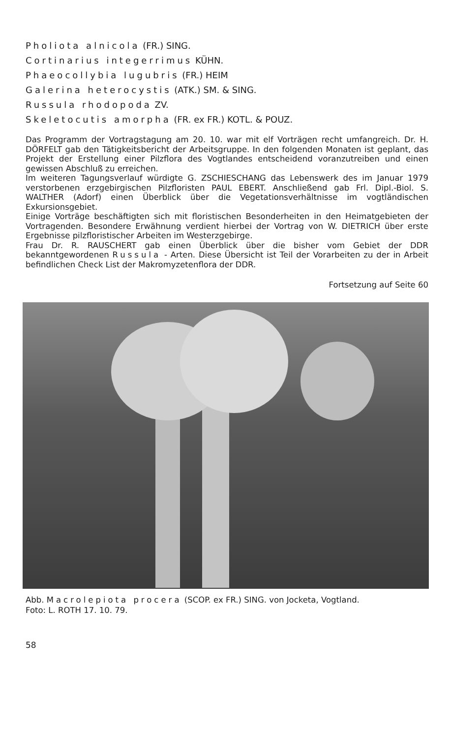Pholiota alnicola (FR.) SING.
Cortinarius integerrimus KÜHN.
Phaeocollybia lugubris (FR.) HEIM
Galerina heterocystis (ATK.) SM. & SING.
Russula rhodopoda ZV.
Skeletocutis amorpha (FR. ex FR.) KOTL. & POUZ.
Das Programm der Vortragstagung am 20. 10. war mit elf Vorträgen recht umfangreich. Dr. H. DÖRFELT gab den Tätigkeitsbericht der Arbeitsgruppe. In den folgenden Monaten ist geplant, das Projekt der Erstellung einer Pilzflora des Vogtlandes entscheidend voranzutreiben und einen gewissen Abschluß zu erreichen.
Im weiteren Tagungsverlauf würdigte G. ZSCHIESCHANG das Lebenswerk des im Januar 1979 verstorbenen erzgebirgischen Pilzfloristen PAUL EBERT. Anschließend gab Frl. Dipl.-Biol. S. WALTHER (Adorf) einen Überblick über die Vegetationsverhältnisse im vogtländischen Exkursionsgebiet.
Einige Vorträge beschäftigten sich mit floristischen Besonderheiten in den Heimatgebieten der Vortragenden. Besondere Erwähnung verdient hierbei der Vortrag von W. DIETRICH über erste Ergebnisse pilzfloristischer Arbeiten im Westerzgebirge.
Frau Dr. R. RAUSCHERT gab einen Überblick über die bisher vom Gebiet der DDR bekanntgewordenen Russula - Arten. Diese Übersicht ist Teil der Vorarbeiten zu der in Arbeit befindlichen Check List der Makromyzetenflora der DDR.
Fortsetzung auf Seite 60
Abb. Macrolepiota procera (SCOP. ex FR.) SING. von Jocketa, Vogtland.
Foto: L. ROTH 17. 10. 79.
58